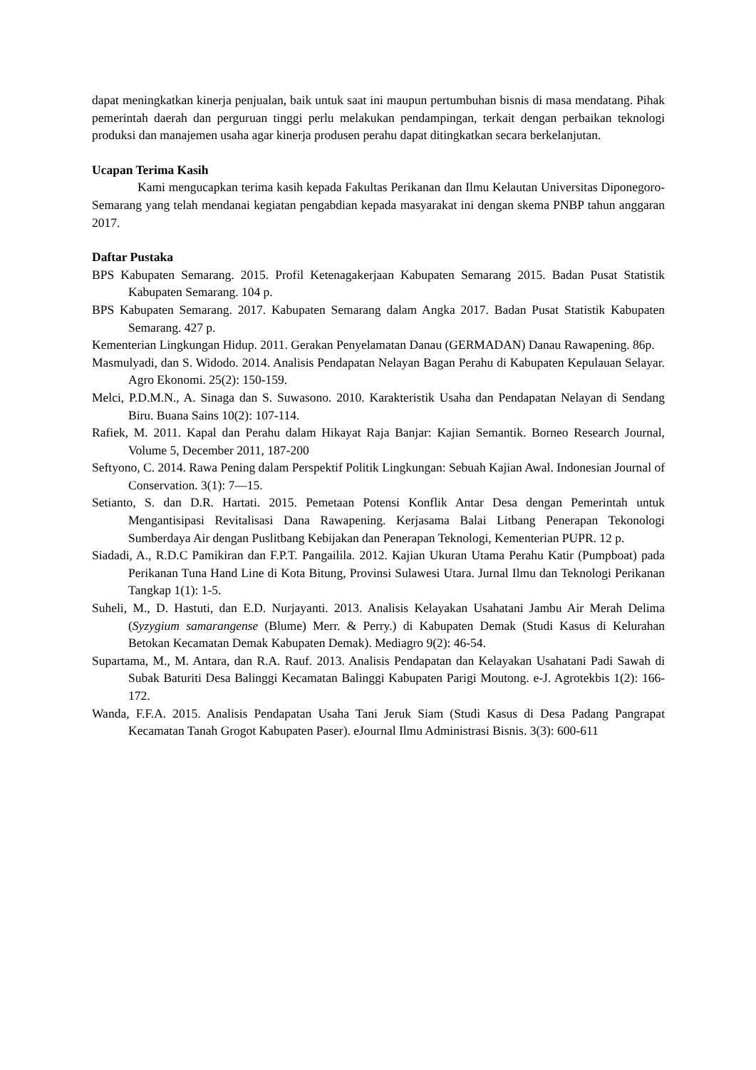dapat meningkatkan kinerja penjualan, baik untuk saat ini maupun pertumbuhan bisnis di masa mendatang. Pihak pemerintah daerah dan perguruan tinggi perlu melakukan pendampingan, terkait dengan perbaikan teknologi produksi dan manajemen usaha agar kinerja produsen perahu dapat ditingkatkan secara berkelanjutan.
Ucapan Terima Kasih
Kami mengucapkan terima kasih kepada Fakultas Perikanan dan Ilmu Kelautan Universitas Diponegoro-Semarang yang telah mendanai kegiatan pengabdian kepada masyarakat ini dengan skema PNBP tahun anggaran 2017.
Daftar Pustaka
BPS Kabupaten Semarang. 2015. Profil Ketenagakerjaan Kabupaten Semarang 2015. Badan Pusat Statistik Kabupaten Semarang. 104 p.
BPS Kabupaten Semarang. 2017. Kabupaten Semarang dalam Angka 2017. Badan Pusat Statistik Kabupaten Semarang. 427 p.
Kementerian Lingkungan Hidup. 2011. Gerakan Penyelamatan Danau (GERMADAN) Danau Rawapening. 86p.
Masmulyadi, dan S. Widodo. 2014. Analisis Pendapatan Nelayan Bagan Perahu di Kabupaten Kepulauan Selayar. Agro Ekonomi. 25(2): 150-159.
Melci, P.D.M.N., A. Sinaga dan S. Suwasono. 2010. Karakteristik Usaha dan Pendapatan Nelayan di Sendang Biru. Buana Sains 10(2): 107-114.
Rafiek, M. 2011. Kapal dan Perahu dalam Hikayat Raja Banjar: Kajian Semantik. Borneo Research Journal, Volume 5, December 2011, 187-200
Seftyono, C. 2014. Rawa Pening dalam Perspektif Politik Lingkungan: Sebuah Kajian Awal. Indonesian Journal of Conservation. 3(1): 7—15.
Setianto, S. dan D.R. Hartati. 2015. Pemetaan Potensi Konflik Antar Desa dengan Pemerintah untuk Mengantisipasi Revitalisasi Dana Rawapening. Kerjasama Balai Litbang Penerapan Tekonologi Sumberdaya Air dengan Puslitbang Kebijakan dan Penerapan Teknologi, Kementerian PUPR. 12 p.
Siadadi, A., R.D.C Pamikiran dan F.P.T. Pangailila. 2012. Kajian Ukuran Utama Perahu Katir (Pumpboat) pada Perikanan Tuna Hand Line di Kota Bitung, Provinsi Sulawesi Utara. Jurnal Ilmu dan Teknologi Perikanan Tangkap 1(1): 1-5.
Suheli, M., D. Hastuti, dan E.D. Nurjayanti. 2013. Analisis Kelayakan Usahatani Jambu Air Merah Delima (Syzygium samarangense (Blume) Merr. & Perry.) di Kabupaten Demak (Studi Kasus di Kelurahan Betokan Kecamatan Demak Kabupaten Demak). Mediagro 9(2): 46-54.
Supartama, M., M. Antara, dan R.A. Rauf. 2013. Analisis Pendapatan dan Kelayakan Usahatani Padi Sawah di Subak Baturiti Desa Balinggi Kecamatan Balinggi Kabupaten Parigi Moutong. e-J. Agrotekbis 1(2): 166-172.
Wanda, F.F.A. 2015. Analisis Pendapatan Usaha Tani Jeruk Siam (Studi Kasus di Desa Padang Pangrapat Kecamatan Tanah Grogot Kabupaten Paser). eJournal Ilmu Administrasi Bisnis. 3(3): 600-611